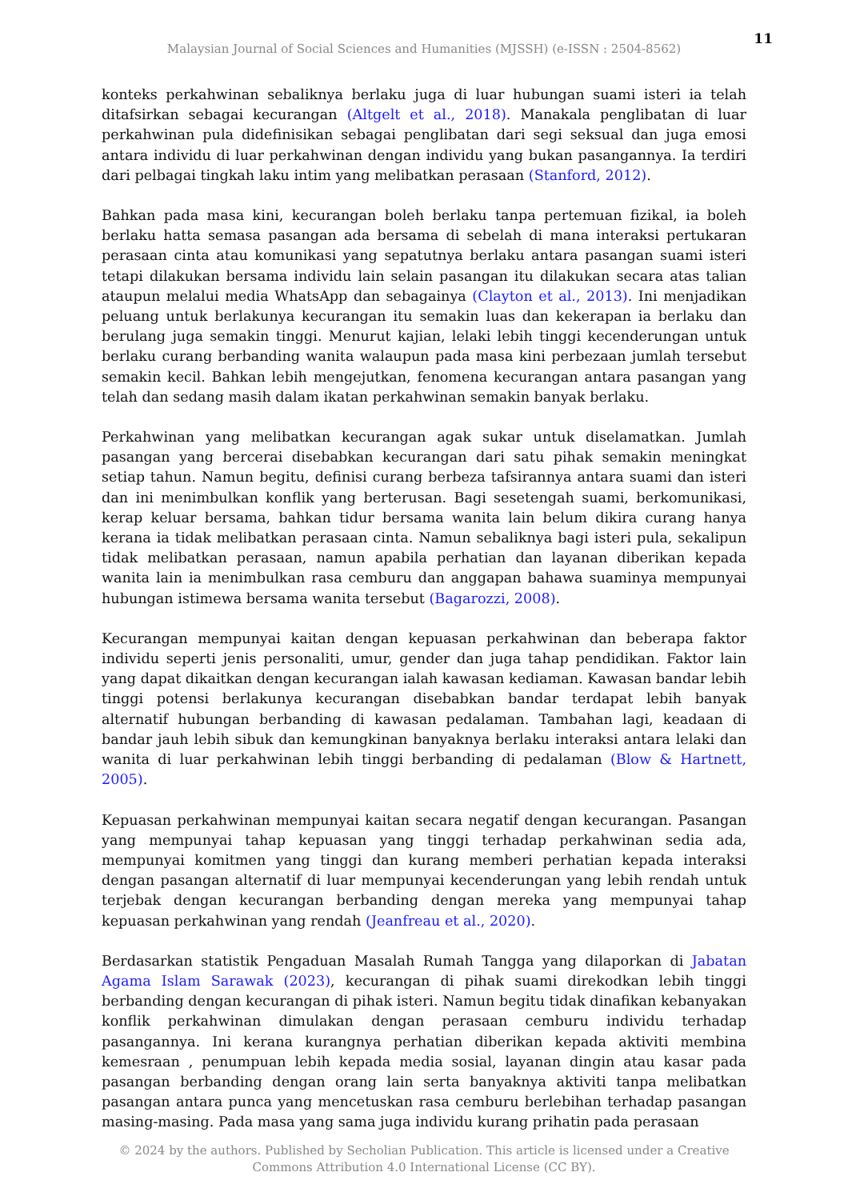11
Malaysian Journal of Social Sciences and Humanities (MJSSH) (e-ISSN : 2504-8562)
konteks perkahwinan sebaliknya berlaku juga di luar hubungan suami isteri ia telah ditafsirkan sebagai kecurangan (Altgelt et al., 2018). Manakala penglibatan di luar perkahwinan pula didefinisikan sebagai penglibatan dari segi seksual dan juga emosi antara individu di luar perkahwinan dengan individu yang bukan pasangannya. Ia terdiri dari pelbagai tingkah laku intim yang melibatkan perasaan (Stanford, 2012).
Bahkan pada masa kini, kecurangan boleh berlaku tanpa pertemuan fizikal, ia boleh berlaku hatta semasa pasangan ada bersama di sebelah di mana interaksi pertukaran perasaan cinta atau komunikasi yang sepatutnya berlaku antara pasangan suami isteri tetapi dilakukan bersama individu lain selain pasangan itu dilakukan secara atas talian ataupun melalui media WhatsApp dan sebagainya (Clayton et al., 2013). Ini menjadikan peluang untuk berlakunya kecurangan itu semakin luas dan kekerapan ia berlaku dan berulang juga semakin tinggi. Menurut kajian, lelaki lebih tinggi kecenderungan untuk berlaku curang berbanding wanita walaupun pada masa kini perbezaan jumlah tersebut semakin kecil. Bahkan lebih mengejutkan, fenomena kecurangan antara pasangan yang telah dan sedang masih dalam ikatan perkahwinan semakin banyak berlaku.
Perkahwinan yang melibatkan kecurangan agak sukar untuk diselamatkan. Jumlah pasangan yang bercerai disebabkan kecurangan dari satu pihak semakin meningkat setiap tahun. Namun begitu, definisi curang berbeza tafsirannya antara suami dan isteri dan ini menimbulkan konflik yang berterusan. Bagi sesetengah suami, berkomunikasi, kerap keluar bersama, bahkan tidur bersama wanita lain belum dikira curang hanya kerana ia tidak melibatkan perasaan cinta. Namun sebaliknya bagi isteri pula, sekalipun tidak melibatkan perasaan, namun apabila perhatian dan layanan diberikan kepada wanita lain ia menimbulkan rasa cemburu dan anggapan bahawa suaminya mempunyai hubungan istimewa bersama wanita tersebut (Bagarozzi, 2008).
Kecurangan mempunyai kaitan dengan kepuasan perkahwinan dan beberapa faktor individu seperti jenis personaliti, umur, gender dan juga tahap pendidikan. Faktor lain yang dapat dikaitkan dengan kecurangan ialah kawasan kediaman. Kawasan bandar lebih tinggi potensi berlakunya kecurangan disebabkan bandar terdapat lebih banyak alternatif hubungan berbanding di kawasan pedalaman. Tambahan lagi, keadaan di bandar jauh lebih sibuk dan kemungkinan banyaknya berlaku interaksi antara lelaki dan wanita di luar perkahwinan lebih tinggi berbanding di pedalaman (Blow & Hartnett, 2005).
Kepuasan perkahwinan mempunyai kaitan secara negatif dengan kecurangan. Pasangan yang mempunyai tahap kepuasan yang tinggi terhadap perkahwinan sedia ada, mempunyai komitmen yang tinggi dan kurang memberi perhatian kepada interaksi dengan pasangan alternatif di luar mempunyai kecenderungan yang lebih rendah untuk terjebak dengan kecurangan berbanding dengan mereka yang mempunyai tahap kepuasan perkahwinan yang rendah (Jeanfreau et al., 2020).
Berdasarkan statistik Pengaduan Masalah Rumah Tangga yang dilaporkan di Jabatan Agama Islam Sarawak (2023), kecurangan di pihak suami direkodkan lebih tinggi berbanding dengan kecurangan di pihak isteri. Namun begitu tidak dinafikan kebanyakan konflik perkahwinan dimulakan dengan perasaan cemburu individu terhadap pasangannya. Ini kerana kurangnya perhatian diberikan kepada aktiviti membina kemesraan , penumpuan lebih kepada media sosial, layanan dingin atau kasar pada pasangan berbanding dengan orang lain serta banyaknya aktiviti tanpa melibatkan pasangan antara punca yang mencetuskan rasa cemburu berlebihan terhadap pasangan masing-masing. Pada masa yang sama juga individu kurang prihatin pada perasaan
© 2024 by the authors. Published by Secholian Publication. This article is licensed under a Creative
Commons Attribution 4.0 International License (CC BY).